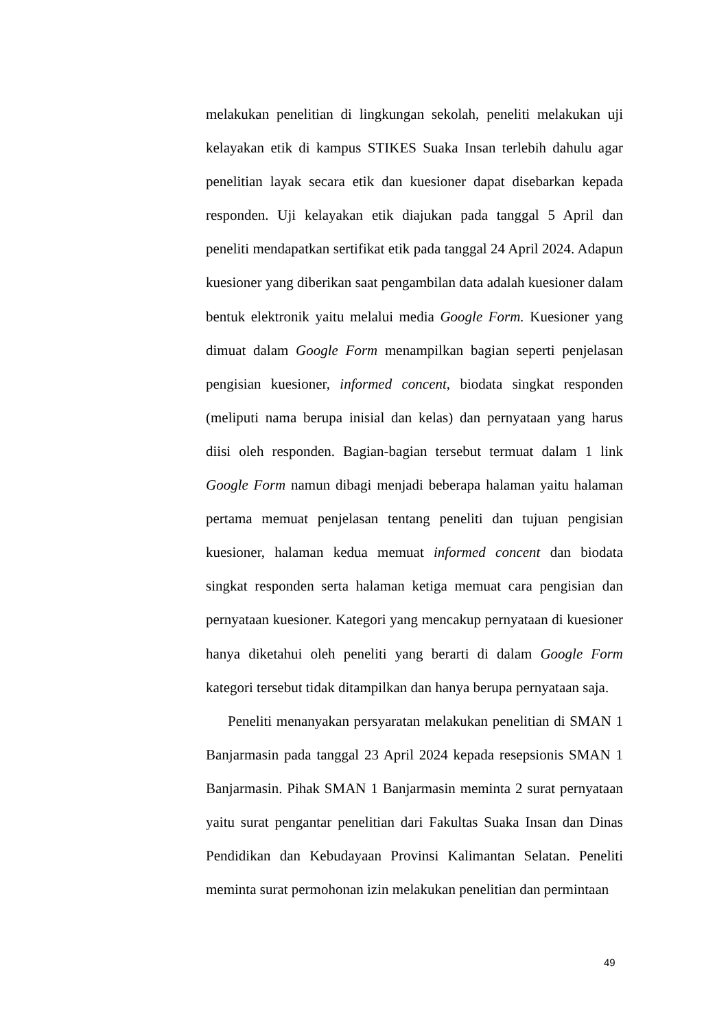melakukan penelitian di lingkungan sekolah, peneliti melakukan uji kelayakan etik di kampus STIKES Suaka Insan terlebih dahulu agar penelitian layak secara etik dan kuesioner dapat disebarkan kepada responden. Uji kelayakan etik diajukan pada tanggal 5 April dan peneliti mendapatkan sertifikat etik pada tanggal 24 April 2024. Adapun kuesioner yang diberikan saat pengambilan data adalah kuesioner dalam bentuk elektronik yaitu melalui media Google Form. Kuesioner yang dimuat dalam Google Form menampilkan bagian seperti penjelasan pengisian kuesioner, informed concent, biodata singkat responden (meliputi nama berupa inisial dan kelas) dan pernyataan yang harus diisi oleh responden. Bagian-bagian tersebut termuat dalam 1 link Google Form namun dibagi menjadi beberapa halaman yaitu halaman pertama memuat penjelasan tentang peneliti dan tujuan pengisian kuesioner, halaman kedua memuat informed concent dan biodata singkat responden serta halaman ketiga memuat cara pengisian dan pernyataan kuesioner. Kategori yang mencakup pernyataan di kuesioner hanya diketahui oleh peneliti yang berarti di dalam Google Form kategori tersebut tidak ditampilkan dan hanya berupa pernyataan saja.
Peneliti menanyakan persyaratan melakukan penelitian di SMAN 1 Banjarmasin pada tanggal 23 April 2024 kepada resepsionis SMAN 1 Banjarmasin. Pihak SMAN 1 Banjarmasin meminta 2 surat pernyataan yaitu surat pengantar penelitian dari Fakultas Suaka Insan dan Dinas Pendidikan dan Kebudayaan Provinsi Kalimantan Selatan. Peneliti meminta surat permohonan izin melakukan penelitian dan permintaan
49